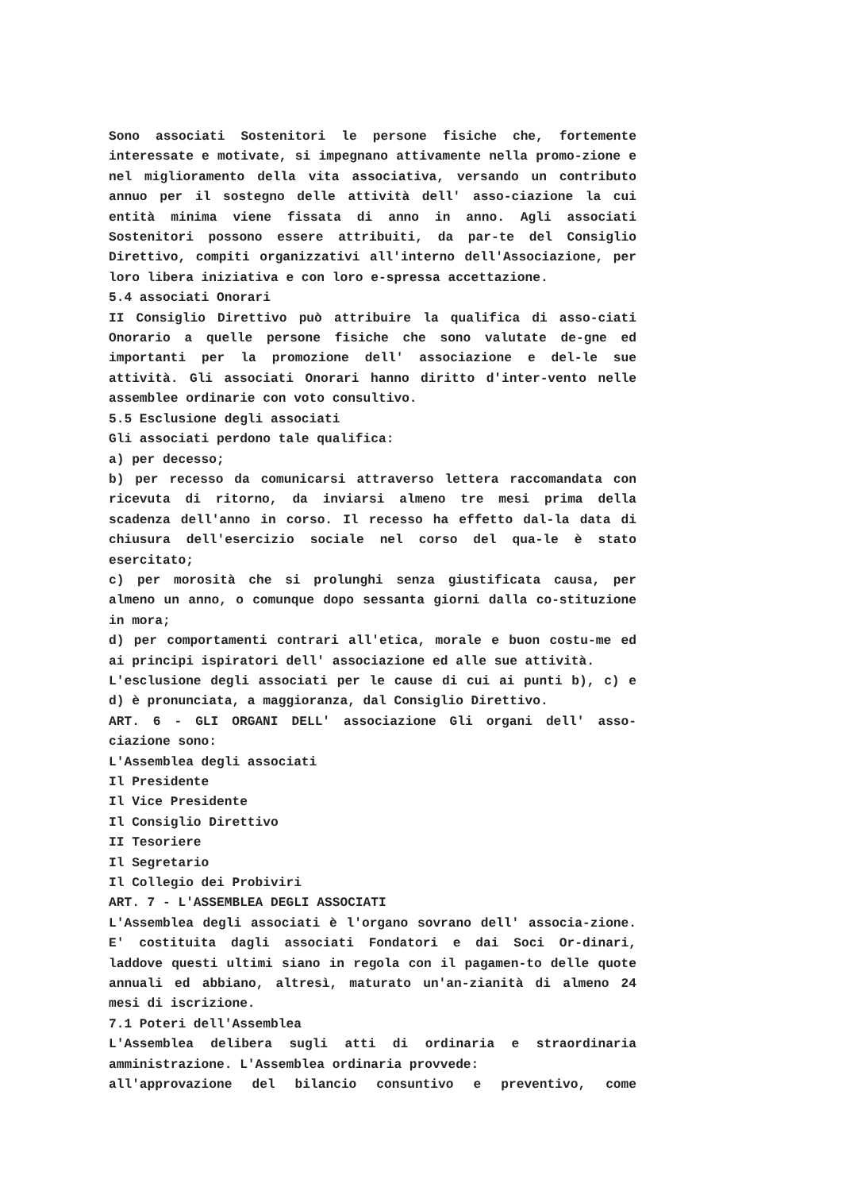Sono associati Sostenitori le persone fisiche che, fortemente interessate e motivate, si impegnano attivamente nella promo-zione e nel miglioramento della vita associativa, versando un contributo annuo per il sostegno delle attività dell' asso-ciazione la cui entità minima viene fissata di anno in anno. Agli associati Sostenitori possono essere attribuiti, da par-te del Consiglio Direttivo, compiti organizzativi all'interno dell'Associazione, per loro libera iniziativa e con loro e-spressa accettazione.
5.4 associati Onorari
II Consiglio Direttivo può attribuire la qualifica di asso-ciati Onorario a quelle persone fisiche che sono valutate de-gne ed importanti per la promozione dell' associazione e del-le sue attività. Gli associati Onorari hanno diritto d'inter-vento nelle assemblee ordinarie con voto consultivo.
5.5 Esclusione degli associati
Gli associati perdono tale qualifica:
a) per decesso;
b) per recesso da comunicarsi attraverso lettera raccomandata con ricevuta di ritorno, da inviarsi almeno tre mesi prima della scadenza dell'anno in corso. Il recesso ha effetto dal-la data di chiusura dell'esercizio sociale nel corso del qua-le è stato esercitato;
c) per morosità che si prolunghi senza giustificata causa, per almeno un anno, o comunque dopo sessanta giorni dalla co-stituzione in mora;
d) per comportamenti contrari all'etica, morale e buon costu-me ed ai principi ispiratori dell' associazione ed alle sue attività.
L'esclusione degli associati per le cause di cui ai punti b), c) e d) è pronunciata, a maggioranza, dal Consiglio Direttivo.
ART. 6 - GLI ORGANI DELL' associazione Gli organi dell' asso-ciazione sono:
L'Assemblea degli associati
Il Presidente
Il Vice Presidente
Il Consiglio Direttivo
II Tesoriere
Il Segretario
Il Collegio dei Probiviri
ART. 7 - L'ASSEMBLEA DEGLI ASSOCIATI
L'Assemblea degli associati è l'organo sovrano dell' associa-zione. E' costituita dagli associati Fondatori e dai Soci Or-dinari, laddove questi ultimi siano in regola con il pagamen-to delle quote annuali ed abbiano, altresì, maturato un'an-zianità di almeno 24 mesi di iscrizione.
7.1 Poteri dell'Assemblea
L'Assemblea delibera sugli atti di ordinaria e straordinaria amministrazione. L'Assemblea ordinaria provvede:
all'approvazione del bilancio consuntivo e preventivo, come